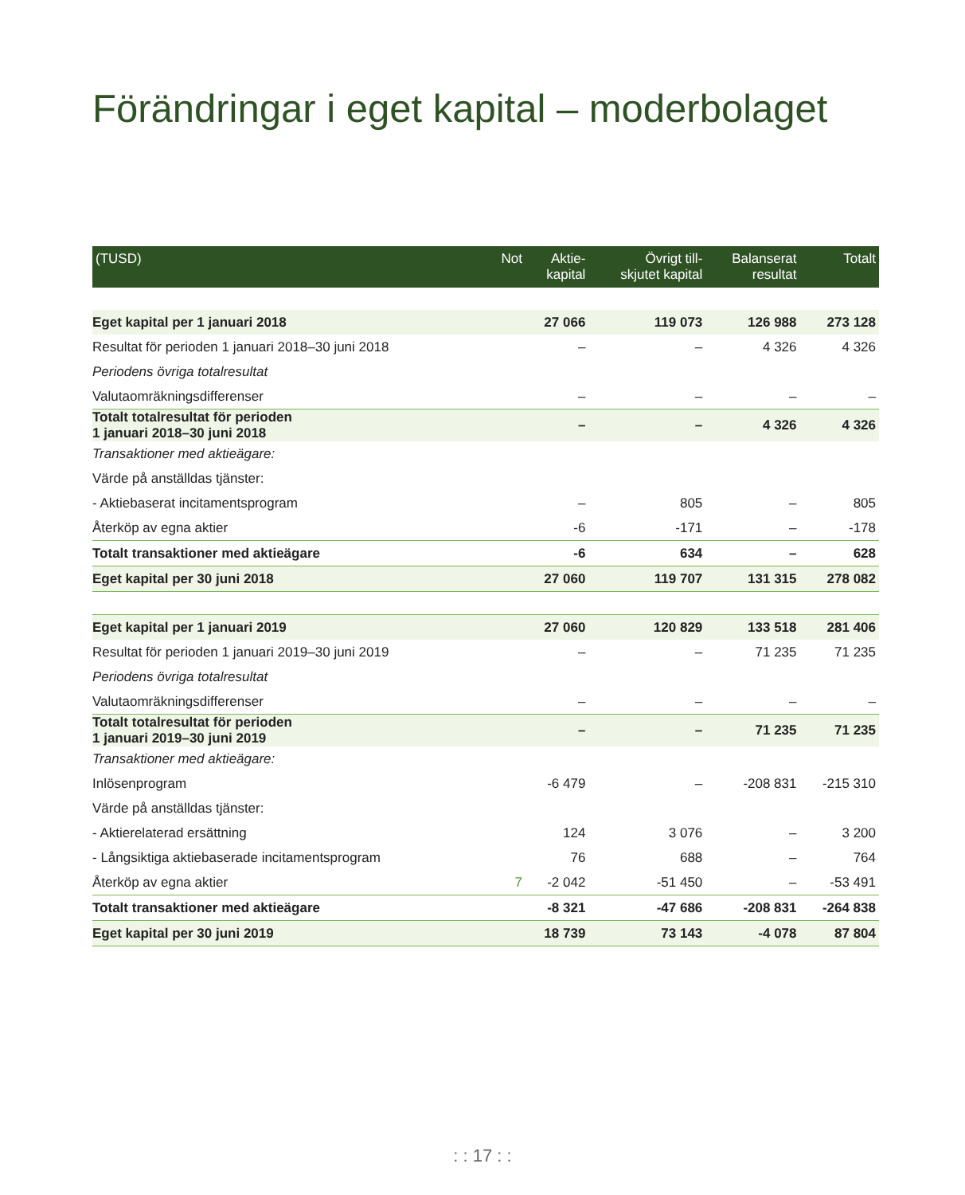Förändringar i eget kapital – moderbolaget
| (TUSD) | Not | Aktie- kapital | Övrigt till- skjutet kapital | Balanserat resultat | Totalt |
| --- | --- | --- | --- | --- | --- |
| Eget kapital per 1 januari 2018 | | 27 066 | 119 073 | 126 988 | 273 128 |
| Resultat för perioden 1 januari 2018–30 juni 2018 | | – | – | 4 326 | 4 326 |
| Periodens övriga totalresultat | | | | | |
| Valutaomräkningsdifferenser | | – | – | – | – |
| Totalt totalresultat för perioden 1 januari 2018–30 juni 2018 | | – | – | 4 326 | 4 326 |
| Transaktioner med aktieägare: | | | | | |
| Värde på anställdas tjänster: | | | | | |
| - Aktiebaserat incitamentsprogram | | – | 805 | – | 805 |
| Återköp av egna aktier | | -6 | -171 | – | -178 |
| Totalt transaktioner med aktieägare | | -6 | 634 | – | 628 |
| Eget kapital per 30 juni 2018 | | 27 060 | 119 707 | 131 315 | 278 082 |
| Eget kapital per 1 januari 2019 | | 27 060 | 120 829 | 133 518 | 281 406 |
| Resultat för perioden 1 januari 2019–30 juni 2019 | | – | – | 71 235 | 71 235 |
| Periodens övriga totalresultat | | | | | |
| Valutaomräkningsdifferenser | | – | – | – | – |
| Totalt totalresultat för perioden 1 januari 2019–30 juni 2019 | | – | – | 71 235 | 71 235 |
| Transaktioner med aktieägare: | | | | | |
| Inlösenprogram | | -6 479 | – | -208 831 | -215 310 |
| Värde på anställdas tjänster: | | | | | |
| - Aktierelaterad ersättning | | 124 | 3 076 | – | 3 200 |
| - Långsiktiga aktiebaserade incitamentsprogram | | 76 | 688 | – | 764 |
| Återköp av egna aktier | 7 | -2 042 | -51 450 | – | -53 491 |
| Totalt transaktioner med aktieägare | | -8 321 | -47 686 | -208 831 | -264 838 |
| Eget kapital per 30 juni 2019 | | 18 739 | 73 143 | -4 078 | 87 804 |
: : 17 : :